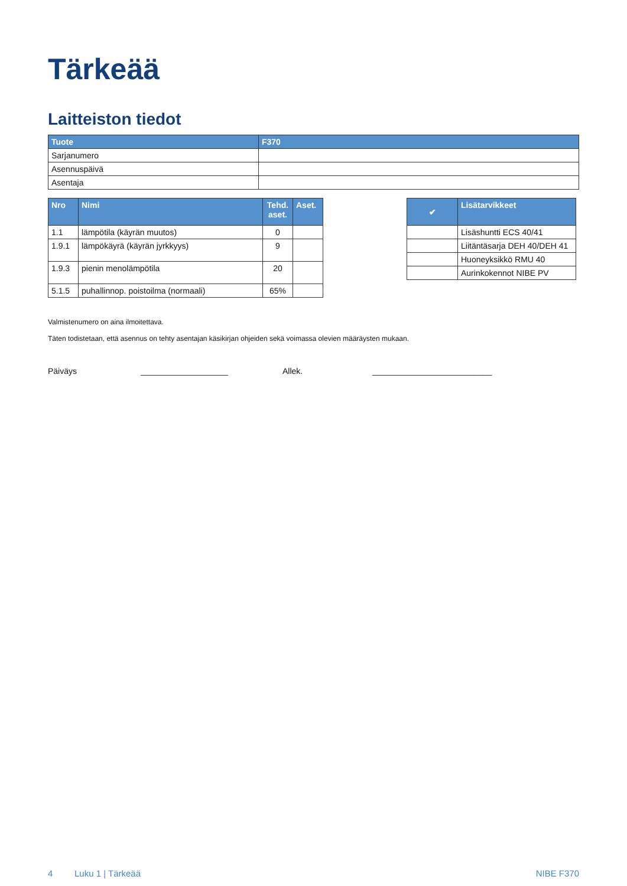Tärkeää
Laitteiston tiedot
| Tuote | F370 |
| --- | --- |
| Sarjanumero | |
| Asennuspäivä | |
| Asentaja | |
| Nro | Nimi | Tehd. aset. | Aset. |
| --- | --- | --- | --- |
| 1.1 | lämpötila (käyrän muutos) | 0 | |
| 1.9.1 | lämpökäyrä (käyrän jyrkkyys) | 9 | |
| 1.9.3 | pienin menolämpötila | 20 | |
| 5.1.5 | puhallinnop. poistoilma (normaali) | 65% | |
| ✔ | Lisätarvikkeet |
| --- | --- |
| | Lisäshuntti ECS 40/41 |
| | Liitäntäsarja DEH 40/DEH 41 |
| | Huoneyksikkö RMU 40 |
| | Aurinkokennot NIBE PV |
Valmistenumero on aina ilmoitettava.
Täten todistetaan, että asennus on tehty asentajan käsikirjan ohjeiden sekä voimassa olevien määräysten mukaan.
Päiväys ___________________ Allek. __________________________
4 Luku 1 | Tärkeää NIBE F370